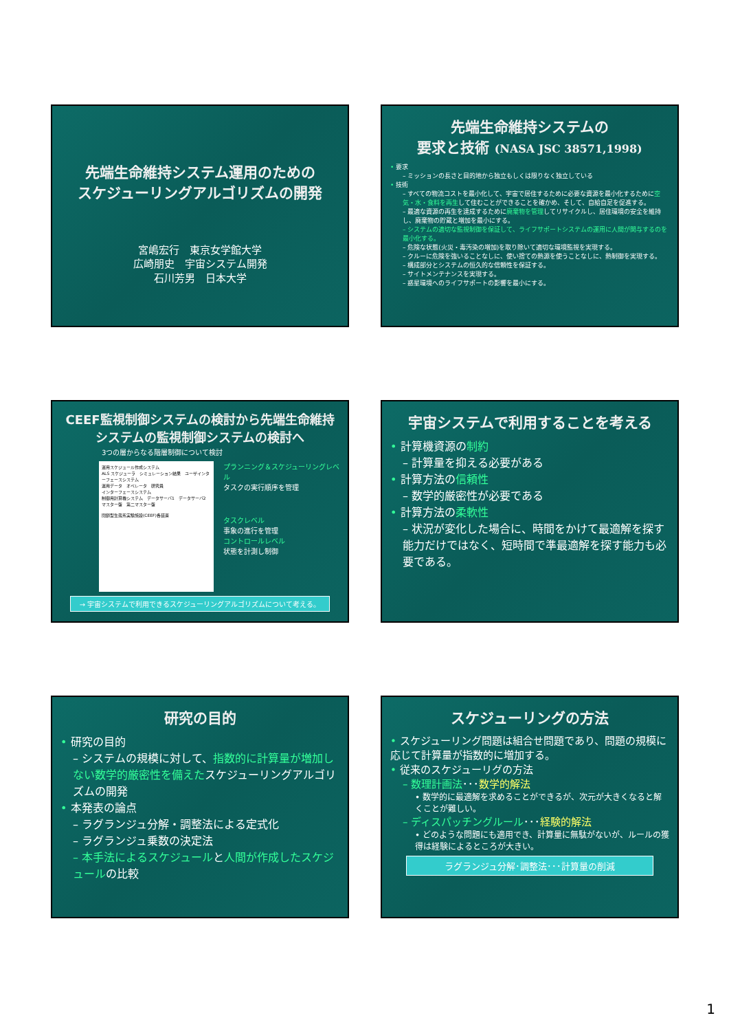先端生命維持システム運用のための
スケジューリングアルゴリズムの開発
宮嶋宏行　東京女学館大学
広崎朋史　宇宙システム開発
石川芳男　日本大学
先端生命維持システムの
要求と技術 (NASA JSC 38571,1998)
• 要求
– ミッションの長さと目的地から独立もしくは限りなく独立している
• 技術
– すべての物流コストを最小化して、宇宙で居住するために必要な資源を最小化するために空気・水・食料を再生して住むことができることを確かめ、そして、自給自足を促進する。
– 最適な資源の再生を達成するために廃棄物を管理してリサイクルし、居住環境の安全を維持し、廃棄物の貯蔵と増加を最小にする。
– システムの適切な監視制御を保証して、ライフサポートシステムの運用に人間が関与するのを最小化する。
– 危険な状態(火災・毒汚染の増加)を取り除いて適切な環境監視を実現する。
– クルーに危険を強いることなしに、使い捨ての熱源を使うことなしに、熱制御を実現する。
– 構成部分とシステムの恒久的な信頼性を保証する。
– サイトメンテナンスを実現する。
– 惑星環境へのライフサポートの影響を最小にする。
CEEF監視制御システムの検討から先端生命維持システムの監視制御システムの検討へ
3つの層からなる階層制御について検討
運用スケジュール作成システム
ALS スケジューラ　シミュレーション結果　ユーザインターフェースシステム
運用データ　オペレータ　研究員
インターフェースシステム
制御用計算機システム　データサーバ1　データサーバ2
マスター盤　第二マスター盤
閉鎖型生態系実験施設(CEEF)各装置
プランニング＆スケジューリングレベル
タスクの実行順序を管理
タスクレベル
事象の進行を管理
コントロールレベル
状態を計測し制御
→ 宇宙システムで利用できるスケジューリングアルゴリズムについて考える。
宇宙システムで利用することを考える
• 計算機資源の制約
– 計算量を抑える必要がある
• 計算方法の信頼性
– 数学的厳密性が必要である
• 計算方法の柔軟性
– 状況が変化した場合に、時間をかけて最適解を探す能力だけではなく、短時間で準最適解を探す能力も必要である。
研究の目的
• 研究の目的
– システムの規模に対して、指数的に計算量が増加しない数学的厳密性を備えたスケジューリングアルゴリズムの開発
• 本発表の論点
– ラグランジュ分解・調整法による定式化
– ラグランジュ乗数の決定法
– 本手法によるスケジュールと人間が作成したスケジュールの比較
スケジューリングの方法
• スケジューリング問題は組合せ問題であり、問題の規模に応じて計算量が指数的に増加する。
• 従来のスケジューリグの方法
– 数理計画法･･･数学的解法
• 数学的に最適解を求めることができるが、次元が大きくなると解くことが難しい。
– ディスパッチングルール･･･経験的解法
• どのような問題にも適用でき、計算量に無駄がないが、ルールの獲得は経験によるところが大きい。
ラグランジュ分解･調整法･･･計算量の削減
1